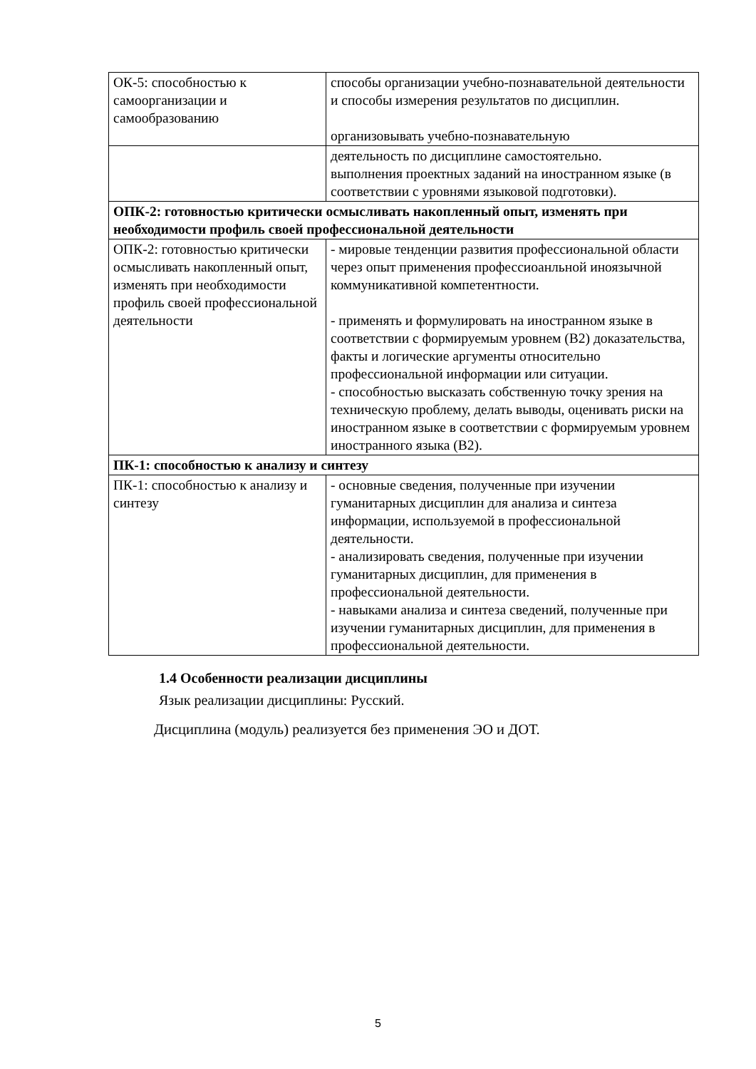| ОК-5: способностью к самоорганизации и самообразованию | способы организации учебно-познавательной деятельности и способы измерения результатов по дисциплин. организовывать учебно-познавательную |
| | деятельность по дисциплине самостоятельно. выполнения проектных заданий на иностранном языке (в соответствии с уровнями языковой подготовки). |
| ОПК-2: готовностью критически осмысливать накопленный опыт, изменять при необходимости профиль своей профессиональной деятельности | |
| ОПК-2: готовностью критически осмысливать накопленный опыт, изменять при необходимости профиль своей профессиональной деятельности | - мировые тенденции развития профессиональной области через опыт применения профессиоанльной иноязычной коммуникативной компетентности. - применять и формулировать на иностранном языке в соответствии с формируемым уровнем (B2) доказательства, факты и логические аргументы относительно профессиональной информации или ситуации. - способностью высказать собственную точку зрения на техническую проблему, делать выводы, оценивать риски на иностранном языке в соответствии с формируемым уровнем иностранного языка (B2). |
| ПК-1: способностью к анализу и синтезу | |
| ПК-1: способностью к анализу и синтезу | - основные сведения, полученные при изучении гуманитарных дисциплин для анализа и синтеза информации, используемой в профессиональной деятельности. - анализировать сведения, полученные при изучении гуманитарных дисциплин, для применения в профессиональной деятельности. - навыками анализа и синтеза сведений, полученные при изучении гуманитарных дисциплин, для применения в профессиональной деятельности. |
1.4 Особенности реализации дисциплины
Язык реализации дисциплины: Русский.
Дисциплина (модуль) реализуется без применения ЭО и ДОТ.
5